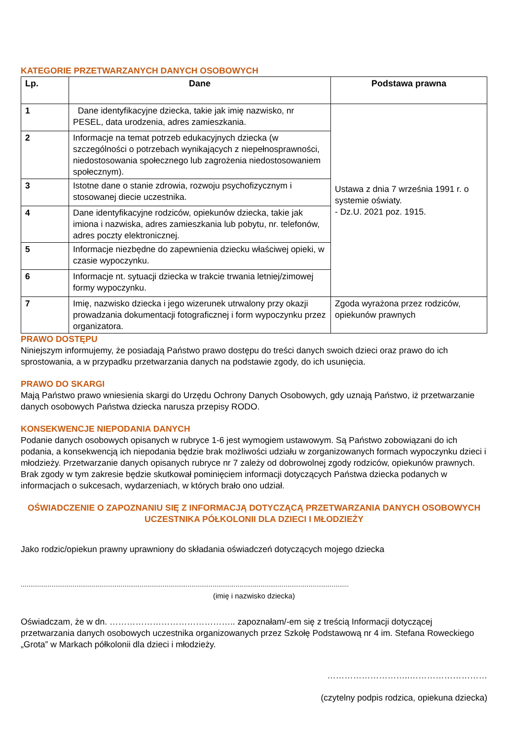KATEGORIE PRZETWARZANYCH DANYCH OSOBOWYCH
| Lp. | Dane | Podstawa prawna |
| --- | --- | --- |
| 1 | Dane identyfikacyjne dziecka, takie jak imię nazwisko, nr PESEL, data urodzenia, adres zamieszkania. | Ustawa z dnia 7 września 1991 r. o systemie oświaty. - Dz.U. 2021 poz. 1915. |
| 2 | Informacje na temat potrzeb edukacyjnych dziecka (w szczególności o potrzebach wynikających z niepełnosprawności, niedostosowania społecznego lub zagrożenia niedostosowaniem społecznym). | |
| 3 | Istotne dane o stanie zdrowia, rozwoju psychofizycznym i stosowanej diecie uczestnika. | |
| 4 | Dane identyfikacyjne rodziców, opiekunów dziecka, takie jak imiona i nazwiska, adres zamieszkania lub pobytu, nr. telefonów, adres poczty elektronicznej. | |
| 5 | Informacje niezbędne do zapewnienia dziecku właściwej opieki, w czasie wypoczynku. | |
| 6 | Informacje nt. sytuacji dziecka w trakcie trwania letniej/zimowej formy wypoczynku. | |
| 7 | Imię, nazwisko dziecka i jego wizerunek utrwalony przy okazji prowadzania dokumentacji fotograficznej i form wypoczynku przez organizatora. | Zgoda wyrażona przez rodziców, opiekunów prawnych |
PRAWO DOSTĘPU
Niniejszym informujemy, że posiadają Państwo prawo dostępu do treści danych swoich dzieci oraz prawo do ich sprostowania, a w przypadku przetwarzania danych na podstawie zgody, do ich usunięcia.
PRAWO DO SKARGI
Mają Państwo prawo wniesienia skargi do Urzędu Ochrony Danych Osobowych, gdy uznają Państwo, iż przetwarzanie danych osobowych Państwa dziecka narusza przepisy RODO.
KONSEKWENCJE NIEPODANIA DANYCH
Podanie danych osobowych opisanych w rubryce 1-6 jest wymogiem ustawowym. Są Państwo zobowiązani do ich podania, a konsekwencją ich niepodania będzie brak możliwości udziału w zorganizowanych formach wypoczynku dzieci i młodzieży. Przetwarzanie danych opisanych rubryce nr 7 zależy od dobrowolnej zgody rodziców, opiekunów prawnych. Brak zgody w tym zakresie będzie skutkował pominięciem informacji dotyczących Państwa dziecka podanych w informacjach o sukcesach, wydarzeniach, w których brało ono udział.
OŚWIADCZENIE O ZAPOZNANIU SIĘ Z INFORMACJĄ DOTYCZĄCĄ PRZETWARZANIA DANYCH OSOBOWYCH UCZESTNIKA PÓŁKOLONII DLA DZIECI I MŁODZIEŻY
Jako rodzic/opiekun prawny uprawniony do składania oświadczeń dotyczących mojego dziecka
...........................................................................................................................................................................
(imię i nazwisko dziecka)
Oświadczam, że w dn. …………………………………….. zapoznałam/-em się z treścią Informacji dotyczącej przetwarzania danych osobowych uczestnika organizowanych przez Szkołę Podstawową nr 4 im. Stefana Roweckiego „Grota” w Markach półkolonii dla dzieci i młodzieży.
………………………..………………………
(czytelny podpis rodzica, opiekuna dziecka)